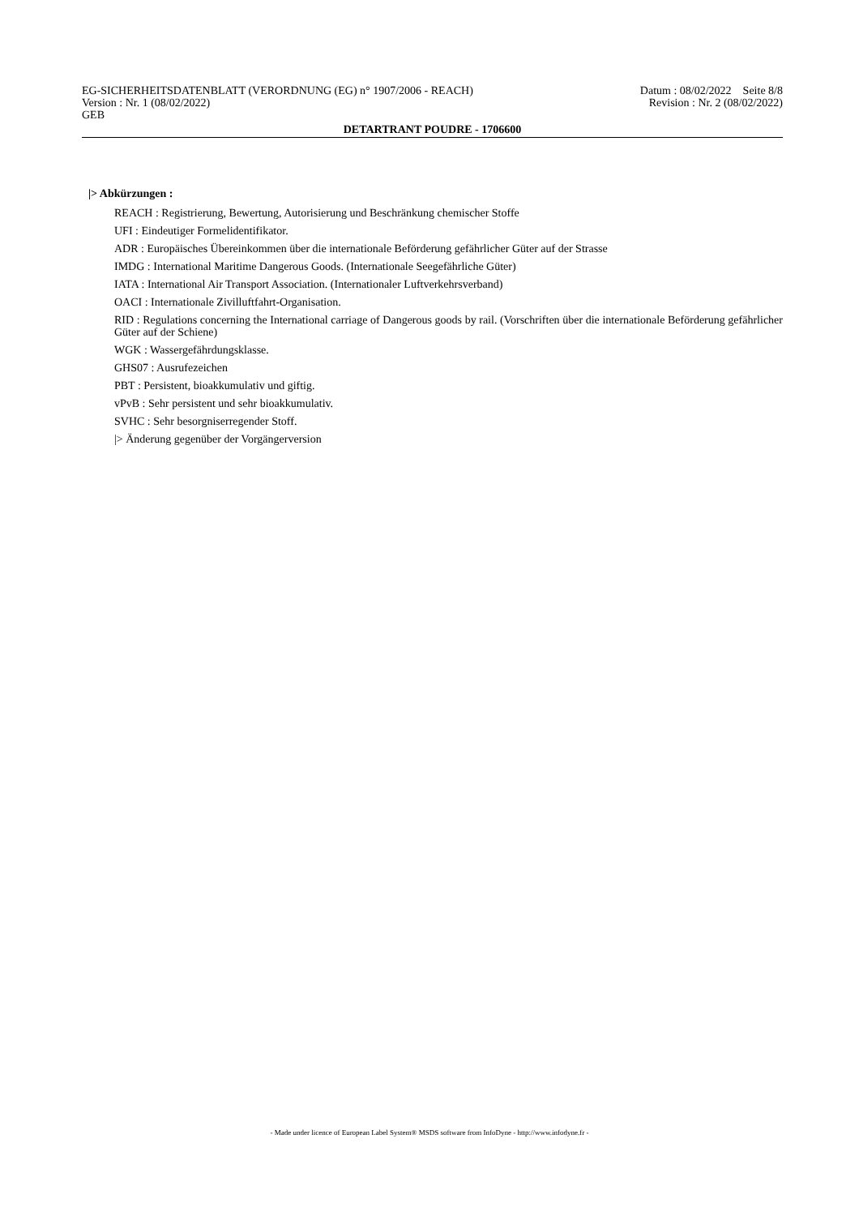EG-SICHERHEITSDATENBLATT (VERORDNUNG (EG) n° 1907/2006 - REACH) Datum : 08/02/2022 Seite 8/8
Version : Nr. 1 (08/02/2022) Revision : Nr. 2 (08/02/2022)
GEB
DETARTRANT POUDRE - 1706600
|> Abkürzungen :
REACH : Registrierung, Bewertung, Autorisierung und Beschränkung chemischer Stoffe
UFI : Eindeutiger Formelidentifikator.
ADR : Europäisches Übereinkommen über die internationale Beförderung gefährlicher Güter auf der Strasse
IMDG : International Maritime Dangerous Goods. (Internationale Seegefährliche Güter)
IATA : International Air Transport Association. (Internationaler Luftverkehrsverband)
OACI : Internationale Zivilluftfahrt-Organisation.
RID : Regulations concerning the International carriage of Dangerous goods by rail. (Vorschriften über die internationale Beförderung gefährlicher Güter auf der Schiene)
WGK : Wassergefährdungsklasse.
GHS07 : Ausrufezeichen
PBT : Persistent, bioakkumulativ und giftig.
vPvB : Sehr persistent und sehr bioakkumulativ.
SVHC : Sehr besorgniserregender Stoff.
|> Änderung gegenüber der Vorgängerversion
- Made under licence of European Label System® MSDS software from InfoDyne - http://www.infodyne.fr -